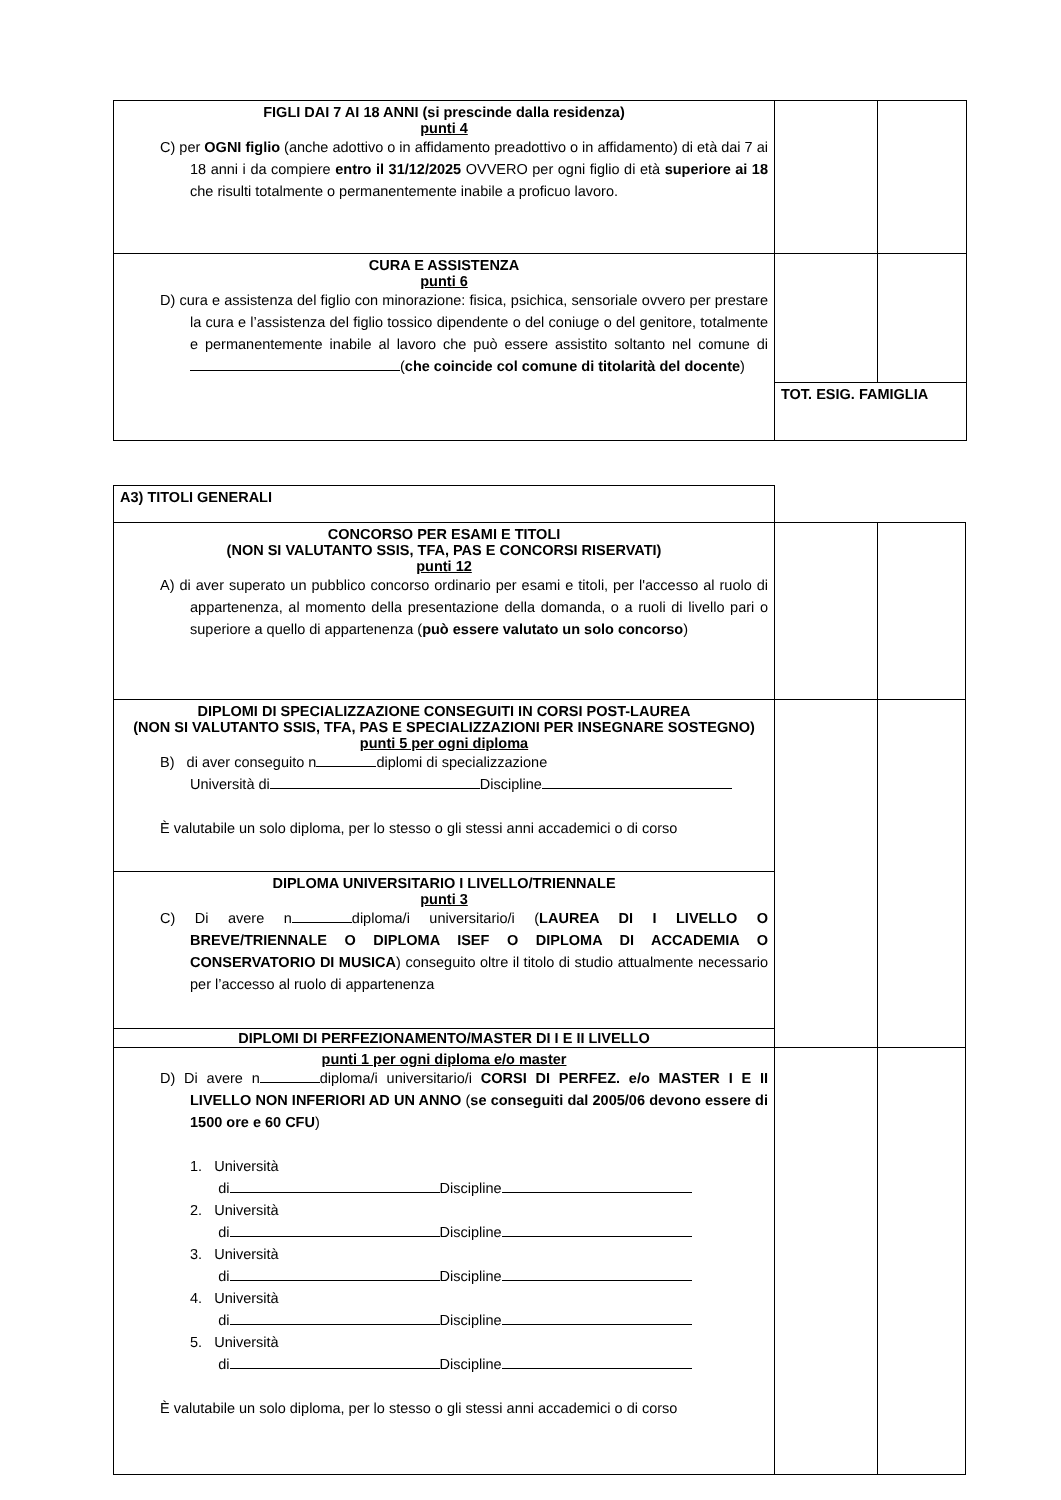| FIGLI DAI 7 AI 18 ANNI (si prescinde dalla residenza) punti 4 C) per OGNI figlio (anche adottivo o in affidamento preadottivo o in affidamento) di età dai 7 ai 18 anni i da compiere entro il 31/12/2025 OVVERO per ogni figlio di età superiore ai 18 che risulti totalmente o permanentemente inabile a proficuo lavoro. | | |
| CURA E ASSISTENZA punti 6 D) cura e assistenza del figlio con minorazione: fisica, psichica, sensoriale ovvero per prestare la cura e l’assistenza del figlio tossico dipendente o del coniuge o del genitore, totalmente e permanentemente inabile al lavoro che può essere assistito soltanto nel comune di ( che coincide col comune di titolarità del docente ) | | |
| | TOT. ESIG. FAMIGLIA | |
| A3) TITOLI GENERALI | | |
| CONCORSO PER ESAMI E TITOLI (NON SI VALUTANTO SSIS, TFA, PAS E CONCORSI RISERVATI) punti 12 A) di aver superato un pubblico concorso ordinario per esami e titoli, per l'accesso al ruolo di appartenenza, al momento della presentazione della domanda, o a ruoli di livello pari o superiore a quello di appartenenza ( può essere valutato un solo concorso ) | | |
| DIPLOMI DI SPECIALIZZAZIONE CONSEGUITI IN CORSI POST-LAUREA (NON SI VALUTANTO SSIS, TFA, PAS E SPECIALIZZAZIONI PER INSEGNARE SOSTEGNO) punti 5 per ogni diploma B) di aver conseguito n diplomi di specializzazione Università di Discipline È valutabile un solo diploma, per lo stesso o gli stessi anni accademici o di corso | | |
| DIPLOMA UNIVERSITARIO I LIVELLO/TRIENNALE punti 3 C) Di avere n diploma/i universitario/i ( LAUREA DI I LIVELLO O BREVE/TRIENNALE O DIPLOMA ISEF O DIPLOMA DI ACCADEMIA O CONSERVATORIO DI MUSICA ) conseguito oltre il titolo di studio attualmente necessario per l’accesso al ruolo di appartenenza | | |
| DIPLOMI DI PERFEZIONAMENTO/MASTER DI I E II LIVELLO | | |
| punti 1 per ogni diploma e/o master D) Di avere n diploma/i universitario/i CORSI DI PERFEZ. e/o MASTER I E II LIVELLO NON INFERIORI AD UN ANNO ( se conseguiti dal 2005/06 devono essere di 1500 ore e 60 CFU ) 1. Università di Discipline 2. Università di Discipline 3. Università di Discipline 4. Università di Discipline 5. Università di Discipline È valutabile un solo diploma, per lo stesso o gli stessi anni accademici o di corso | | |